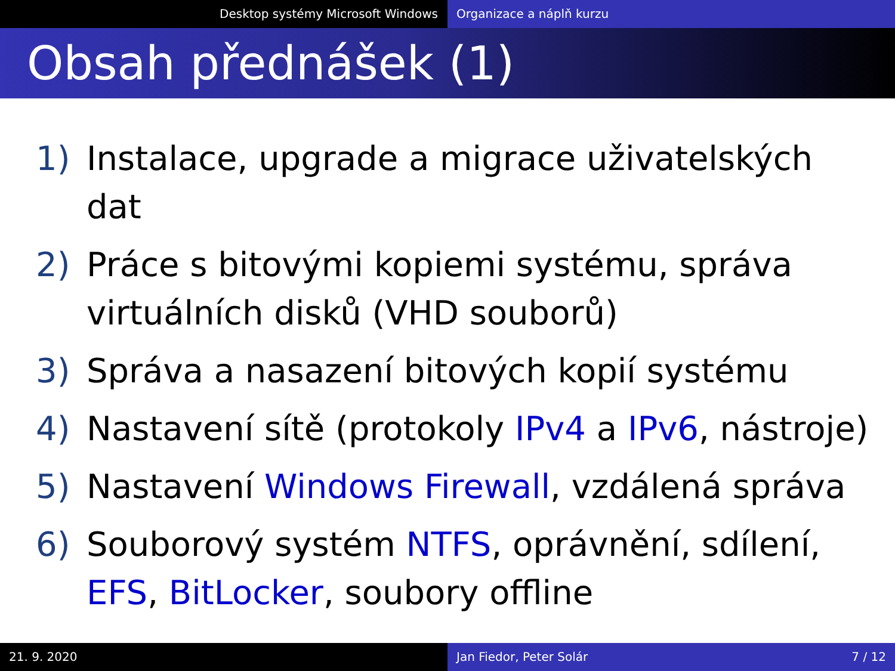Desktop systémy Microsoft Windows Organizace a náplň kurzu
Obsah přednášek (1)
1) Instalace, upgrade a migrace uživatelských dat
2) Práce s bitovými kopiemi systému, správa virtuálních disků (VHD souborů)
3) Správa a nasazení bitových kopií systému
4) Nastavení sítě (protokoly IPv4 a IPv6, nástroje)
5) Nastavení Windows Firewall, vzdálená správa
6) Souborový systém NTFS, oprávnění, sdílení, EFS, BitLocker, soubory offline
21. 9. 2020 Jan Fiedor, Peter Solár 7 / 12